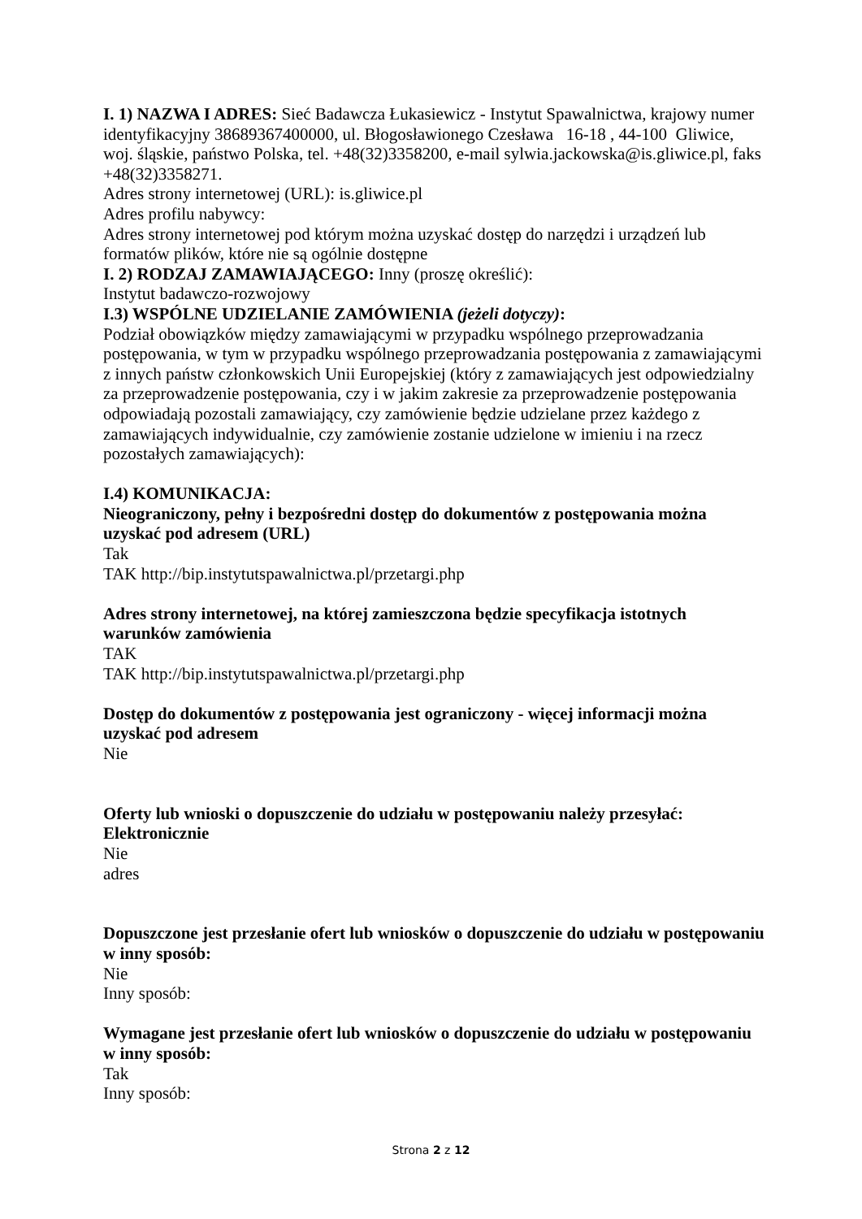I. 1) NAZWA I ADRES: Sieć Badawcza Łukasiewicz - Instytut Spawalnictwa, krajowy numer identyfikacyjny 38689367400000, ul. Błogosławionego Czesława 16-18 , 44-100 Gliwice, woj. śląskie, państwo Polska, tel. +48(32)3358200, e-mail sylwia.jackowska@is.gliwice.pl, faks +48(32)3358271.
Adres strony internetowej (URL): is.gliwice.pl
Adres profilu nabywcy:
Adres strony internetowej pod którym można uzyskać dostęp do narzędzi i urządzeń lub formatów plików, które nie są ogólnie dostępne
I. 2) RODZAJ ZAMAWIAJĄCEGO: Inny (proszę określić):
Instytut badawczo-rozwojowy
I.3) WSPÓLNE UDZIELANIE ZAMÓWIENIA (jeżeli dotyczy):
Podział obowiązków między zamawiającymi w przypadku wspólnego przeprowadzania postępowania, w tym w przypadku wspólnego przeprowadzania postępowania z zamawiającymi z innych państw członkowskich Unii Europejskiej (który z zamawiających jest odpowiedzialny za przeprowadzenie postępowania, czy i w jakim zakresie za przeprowadzenie postępowania odpowiadają pozostali zamawiający, czy zamówienie będzie udzielane przez każdego z zamawiających indywidualnie, czy zamówienie zostanie udzielone w imieniu i na rzecz pozostałych zamawiających):
I.4) KOMUNIKACJA:
Nieograniczony, pełny i bezpośredni dostęp do dokumentów z postępowania można uzyskać pod adresem (URL)
Tak
TAK http://bip.instytutspawalnictwa.pl/przetargi.php
Adres strony internetowej, na której zamieszczona będzie specyfikacja istotnych warunków zamówienia
TAK
TAK http://bip.instytutspawalnictwa.pl/przetargi.php
Dostęp do dokumentów z postępowania jest ograniczony - więcej informacji można uzyskać pod adresem
Nie
Oferty lub wnioski o dopuszczenie do udziału w postępowaniu należy przesyłać:
Elektronicznie
Nie
adres
Dopuszczone jest przesłanie ofert lub wniosków o dopuszczenie do udziału w postępowaniu w inny sposób:
Nie
Inny sposób:
Wymagane jest przesłanie ofert lub wniosków o dopuszczenie do udziału w postępowaniu w inny sposób:
Tak
Inny sposób:
Strona 2 z 12